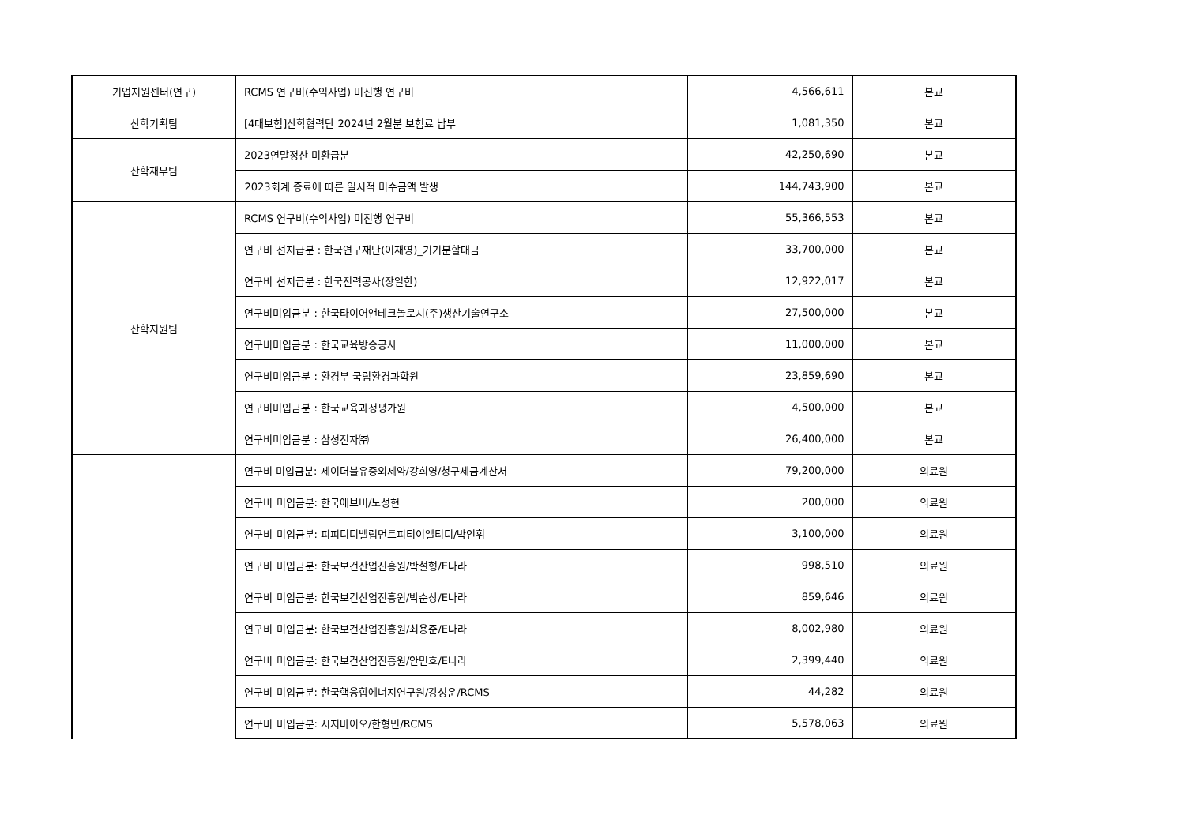| 기업지원센터(연구) | RCMS 연구비(수익사업) 미진행 연구비 | 4,566,611 | 본교 |
| 산학기획팀 | [4대보험]산학협력단 2024년 2월분 보험료 납부 | 1,081,350 | 본교 |
| 산학재무팀 | 2023연말정산 미환급분 | 42,250,690 | 본교 |
| | 2023회계 종료에 따른 일시적 미수금액 발생 | 144,743,900 | 본교 |
| 산학지원팀 | RCMS 연구비(수익사업) 미진행 연구비 | 55,366,553 | 본교 |
| | 연구비 선지급분 : 한국연구재단(이재영)_기기분할대금 | 33,700,000 | 본교 |
| | 연구비 선지급분 : 한국전력공사(장일한) | 12,922,017 | 본교 |
| | 연구비미입금분 : 한국타이어앤테크놀로지(주)생산기술연구소 | 27,500,000 | 본교 |
| | 연구비미입금분 : 한국교육방송공사 | 11,000,000 | 본교 |
| | 연구비미입금분 : 환경부 국립환경과학원 | 23,859,690 | 본교 |
| | 연구비미입금분 : 한국교육과정평가원 | 4,500,000 | 본교 |
| | 연구비미입금분 : 삼성전자㈜ | 26,400,000 | 본교 |
| | 연구비 미입금분: 제이더블유중외제약/강희영/청구세금계산서 | 79,200,000 | 의료원 |
| | 연구비 미입금분: 한국애브비/노성현 | 200,000 | 의료원 |
| | 연구비 미입금분: 피피디디벨럽먼트피티이엘티디/박인휘 | 3,100,000 | 의료원 |
| | 연구비 미입금분: 한국보건산업진흥원/박철형/E나라 | 998,510 | 의료원 |
| | 연구비 미입금분: 한국보건산업진흥원/박순상/E나라 | 859,646 | 의료원 |
| | 연구비 미입금분: 한국보건산업진흥원/최용준/E나라 | 8,002,980 | 의료원 |
| | 연구비 미입금분: 한국보건산업진흥원/안민호/E나라 | 2,399,440 | 의료원 |
| | 연구비 미입금분: 한국핵융합에너지연구원/강성운/RCMS | 44,282 | 의료원 |
| | 연구비 미입금분: 시지바이오/한형민/RCMS | 5,578,063 | 의료원 |